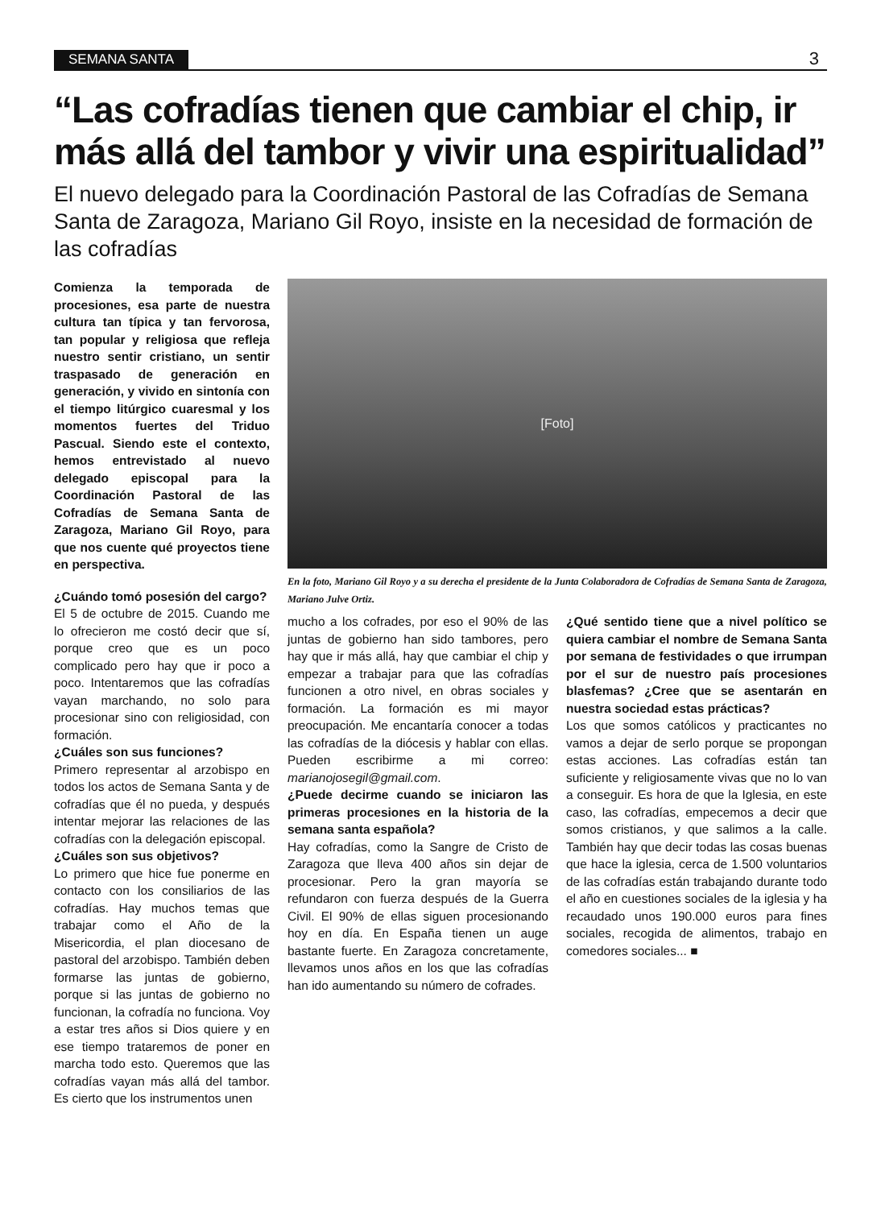SEMANA SANTA 3
“Las cofradías tienen que cambiar el chip, ir más allá del tambor y vivir una espiritualidad”
El nuevo delegado para la Coordinación Pastoral de las Cofradías de Semana Santa de Zaragoza, Mariano Gil Royo, insiste en la necesidad de formación de las cofradías
Comienza la temporada de procesiones, esa parte de nuestra cultura tan típica y tan fervorosa, tan popular y religiosa que refleja nuestro sentir cristiano, un sentir traspasado de generación en generación, y vivido en sintonía con el tiempo litúrgico cuaresmal y los momentos fuertes del Triduo Pascual. Siendo este el contexto, hemos entrevistado al nuevo delegado episcopal para la Coordinación Pastoral de las Cofradías de Semana Santa de Zaragoza, Mariano Gil Royo, para que nos cuente qué proyectos tiene en perspectiva.
¿Cuándo tomó posesión del cargo?
El 5 de octubre de 2015. Cuando me lo ofrecieron me costó decir que sí, porque creo que es un poco complicado pero hay que ir poco a poco. Intentaremos que las cofradías vayan marchando, no solo para procesionar sino con religiosidad, con formación.
¿Cuáles son sus funciones?
Primero representar al arzobispo en todos los actos de Semana Santa y de cofradías que él no pueda, y después intentar mejorar las relaciones de las cofradías con la delegación episcopal.
¿Cuáles son sus objetivos?
Lo primero que hice fue ponerme en contacto con los consiliarios de las cofradías. Hay muchos temas que trabajar como el Año de la Misericordia, el plan diocesano de pastoral del arzobispo. También deben formarse las juntas de gobierno, porque si las juntas de gobierno no funcionan, la cofradía no funciona. Voy a estar tres años si Dios quiere y en ese tiempo trataremos de poner en marcha todo esto. Queremos que las cofradías vayan más allá del tambor. Es cierto que los instrumentos unen
[Foto]
En la foto, Mariano Gil Royo y a su derecha el presidente de la Junta Colaboradora de Cofradías de Semana Santa de Zaragoza, Mariano Julve Ortiz.
mucho a los cofrades, por eso el 90% de las juntas de gobierno han sido tambores, pero hay que ir más allá, hay que cambiar el chip y empezar a trabajar para que las cofradías funcionen a otro nivel, en obras sociales y formación. La formación es mi mayor preocupación. Me encantaría conocer a todas las cofradías de la diócesis y hablar con ellas. Pueden escribirme a mi correo: marianojosegil@gmail.com.
¿Puede decirme cuando se iniciaron las primeras procesiones en la historia de la semana santa española?
Hay cofradías, como la Sangre de Cristo de Zaragoza que lleva 400 años sin dejar de procesionar. Pero la gran mayoría se refundaron con fuerza después de la Guerra Civil. El 90% de ellas siguen procesionando hoy en día. En España tienen un auge bastante fuerte. En Zaragoza concretamente, llevamos unos años en los que las cofradías han ido aumentando su número de cofrades.
¿Qué sentido tiene que a nivel político se quiera cambiar el nombre de Semana Santa por semana de festividades o que irrumpan por el sur de nuestro país procesiones blasfemas? ¿Cree que se asentarán en nuestra sociedad estas prácticas?
Los que somos católicos y practicantes no vamos a dejar de serlo porque se propongan estas acciones. Las cofradías están tan suficiente y religiosamente vivas que no lo van a conseguir. Es hora de que la Iglesia, en este caso, las cofradías, empecemos a decir que somos cristianos, y que salimos a la calle. También hay que decir todas las cosas buenas que hace la iglesia, cerca de 1.500 voluntarios de las cofradías están trabajando durante todo el año en cuestiones sociales de la iglesia y ha recaudado unos 190.000 euros para fines sociales, recogida de alimentos, trabajo en comedores sociales... ■